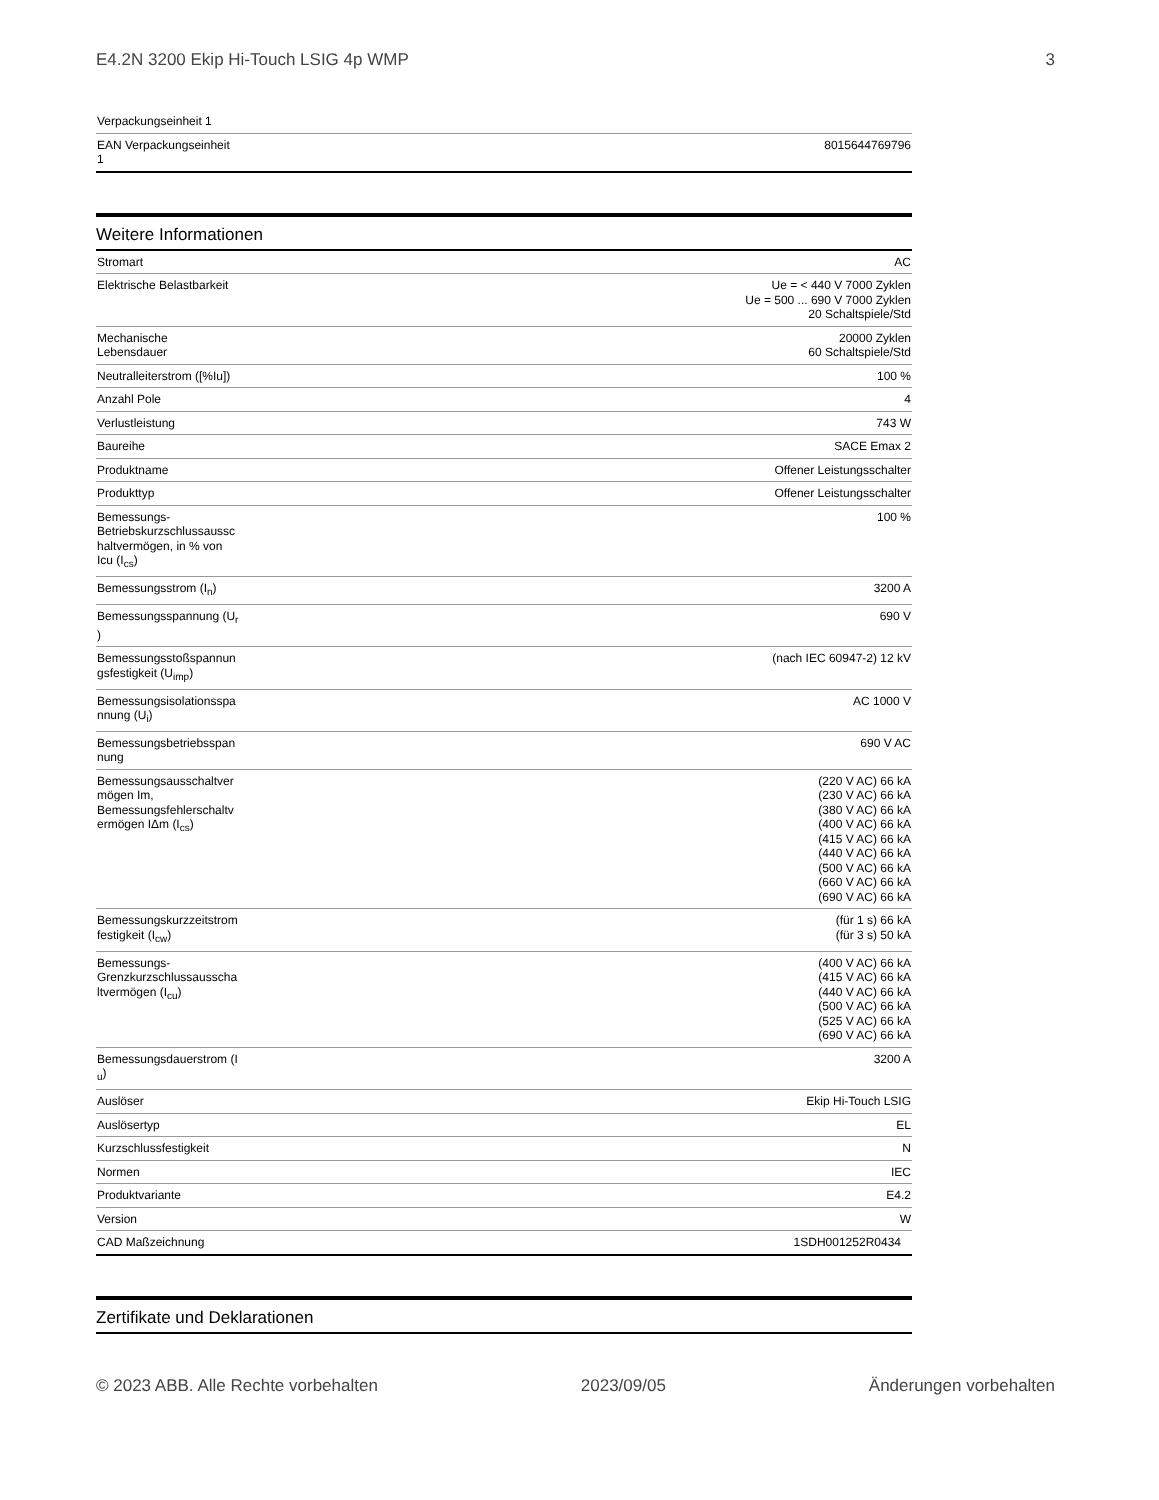E4.2N 3200 Ekip Hi-Touch LSIG 4p WMP 3
| Verpackungseinheit 1 | |
| EAN Verpackungseinheit 1 | 8015644769796 |
Weitere Informationen
| Stromart | AC |
| Elektrische Belastbarkeit | Ue = < 440 V 7000 Zyklen Ue = 500 ... 690 V 7000 Zyklen 20 Schaltspiele/Std |
| Mechanische Lebensdauer | 20000 Zyklen 60 Schaltspiele/Std |
| Neutralleiterstrom ([%Iu]) | 100 % |
| Anzahl Pole | 4 |
| Verlustleistung | 743 W |
| Baureihe | SACE Emax 2 |
| Produktname | Offener Leistungsschalter |
| Produkttyp | Offener Leistungsschalter |
| Bemessungs- Betriebskurzschlussaussc haltvermögen, in % von Icu (I<sub>cs</sub>) | 100 % |
| Bemessungsstrom (I<sub>n</sub>) | 3200 A |
| Bemessungsspannung (U<sub>r</sub> ) | 690 V |
| Bemessungsstoßspannun gsfestigkeit (U<sub>imp</sub>) | (nach IEC 60947-2) 12 kV |
| Bemessungsisolationsspa nnung (U<sub>i</sub>) | AC 1000 V |
| Bemessungsbetriebsspan nung | 690 V AC |
| Bemessungsausschaltver mögen Im, Bemessungsfehlerschaltv ermögen IΔm (I<sub>cs</sub>) | (220 V AC) 66 kA (230 V AC) 66 kA (380 V AC) 66 kA (400 V AC) 66 kA (415 V AC) 66 kA (440 V AC) 66 kA (500 V AC) 66 kA (660 V AC) 66 kA (690 V AC) 66 kA |
| Bemessungskurzzeitstrom festigkeit (I<sub>cw</sub>) | (für 1 s) 66 kA (für 3 s) 50 kA |
| Bemessungs- Grenzkurzschlussausscha ltvermögen (I<sub>cu</sub>) | (400 V AC) 66 kA (415 V AC) 66 kA (440 V AC) 66 kA (500 V AC) 66 kA (525 V AC) 66 kA (690 V AC) 66 kA |
| Bemessungsdauerstrom (I <sub>u</sub>) | 3200 A |
| Auslöser | Ekip Hi-Touch LSIG |
| Auslösertyp | EL |
| Kurzschlussfestigkeit | N |
| Normen | IEC |
| Produktvariante | E4.2 |
| Version | W |
| CAD Maßzeichnung | 1SDH001252R0434 |
Zertifikate und Deklarationen
© 2023 ABB. Alle Rechte vorbehalten 2023/09/05 Änderungen vorbehalten